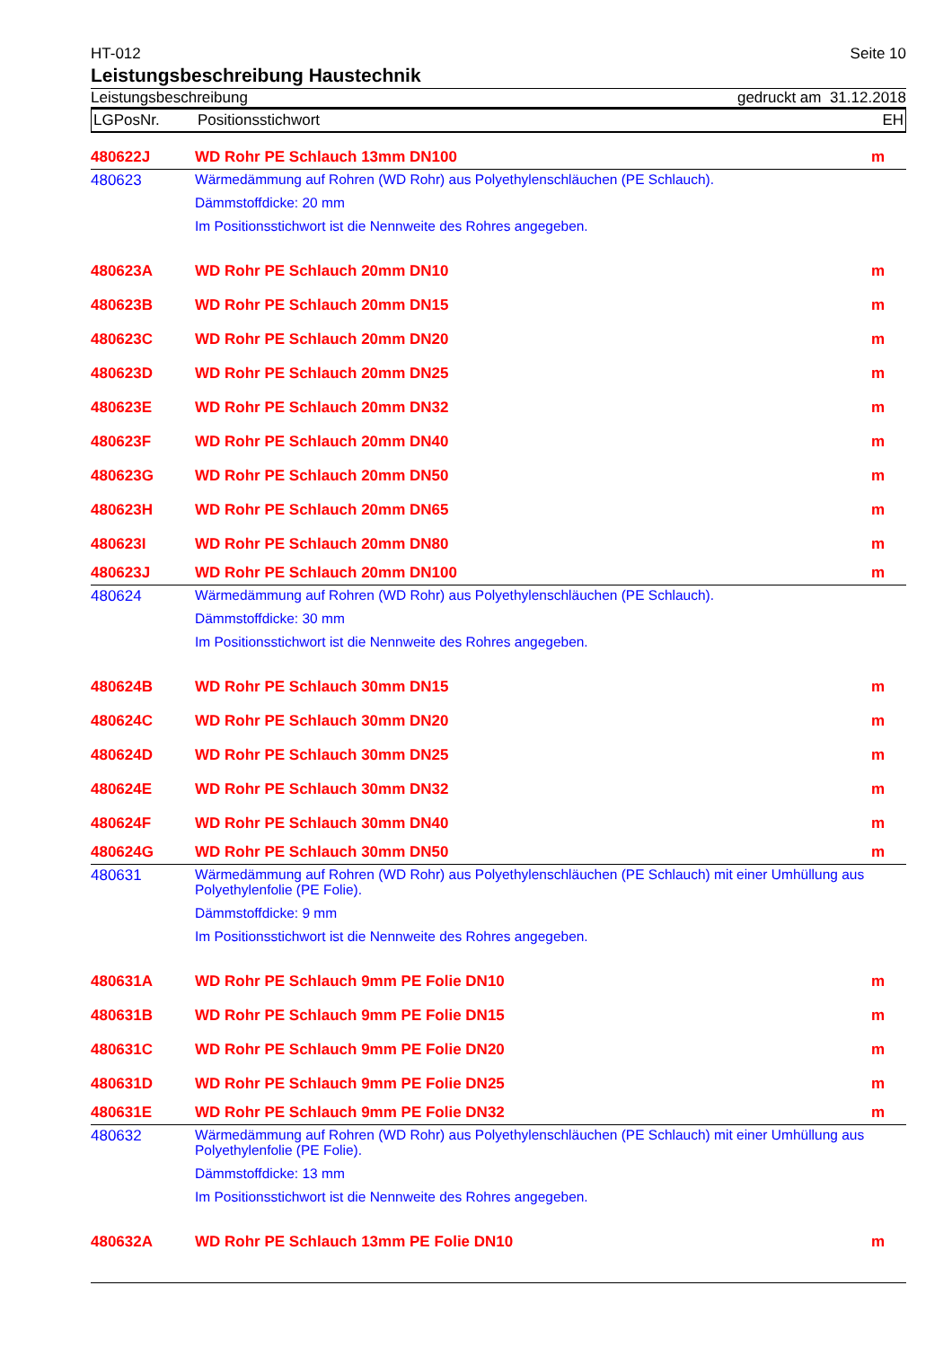HT-012 Seite 10
Leistungsbeschreibung Haustechnik
Leistungsbeschreibung gedruckt am 31.12.2018
LGPosNr. Positionsstichwort EH
| 480622J | WD Rohr PE Schlauch 13mm DN100 | m |
| 480623 | Wärmedämmung auf Rohren (WD Rohr) aus Polyethylenschläuchen (PE Schlauch). Dämmstoffdicke: 20 mm Im Positionsstichwort ist die Nennweite des Rohres angegeben. | |
| 480623A | WD Rohr PE Schlauch 20mm DN10 | m |
| 480623B | WD Rohr PE Schlauch 20mm DN15 | m |
| 480623C | WD Rohr PE Schlauch 20mm DN20 | m |
| 480623D | WD Rohr PE Schlauch 20mm DN25 | m |
| 480623E | WD Rohr PE Schlauch 20mm DN32 | m |
| 480623F | WD Rohr PE Schlauch 20mm DN40 | m |
| 480623G | WD Rohr PE Schlauch 20mm DN50 | m |
| 480623H | WD Rohr PE Schlauch 20mm DN65 | m |
| 480623I | WD Rohr PE Schlauch 20mm DN80 | m |
| 480623J | WD Rohr PE Schlauch 20mm DN100 | m |
| 480624 | Wärmedämmung auf Rohren (WD Rohr) aus Polyethylenschläuchen (PE Schlauch). Dämmstoffdicke: 30 mm Im Positionsstichwort ist die Nennweite des Rohres angegeben. | |
| 480624B | WD Rohr PE Schlauch 30mm DN15 | m |
| 480624C | WD Rohr PE Schlauch 30mm DN20 | m |
| 480624D | WD Rohr PE Schlauch 30mm DN25 | m |
| 480624E | WD Rohr PE Schlauch 30mm DN32 | m |
| 480624F | WD Rohr PE Schlauch 30mm DN40 | m |
| 480624G | WD Rohr PE Schlauch 30mm DN50 | m |
| 480631 | Wärmedämmung auf Rohren (WD Rohr) aus Polyethylenschläuchen (PE Schlauch) mit einer Umhüllung aus Polyethylenfolie (PE Folie). Dämmstoffdicke: 9 mm Im Positionsstichwort ist die Nennweite des Rohres angegeben. | |
| 480631A | WD Rohr PE Schlauch 9mm PE Folie DN10 | m |
| 480631B | WD Rohr PE Schlauch 9mm PE Folie DN15 | m |
| 480631C | WD Rohr PE Schlauch 9mm PE Folie DN20 | m |
| 480631D | WD Rohr PE Schlauch 9mm PE Folie DN25 | m |
| 480631E | WD Rohr PE Schlauch 9mm PE Folie DN32 | m |
| 480632 | Wärmedämmung auf Rohren (WD Rohr) aus Polyethylenschläuchen (PE Schlauch) mit einer Umhüllung aus Polyethylenfolie (PE Folie). Dämmstoffdicke: 13 mm Im Positionsstichwort ist die Nennweite des Rohres angegeben. | |
| 480632A | WD Rohr PE Schlauch 13mm PE Folie DN10 | m |